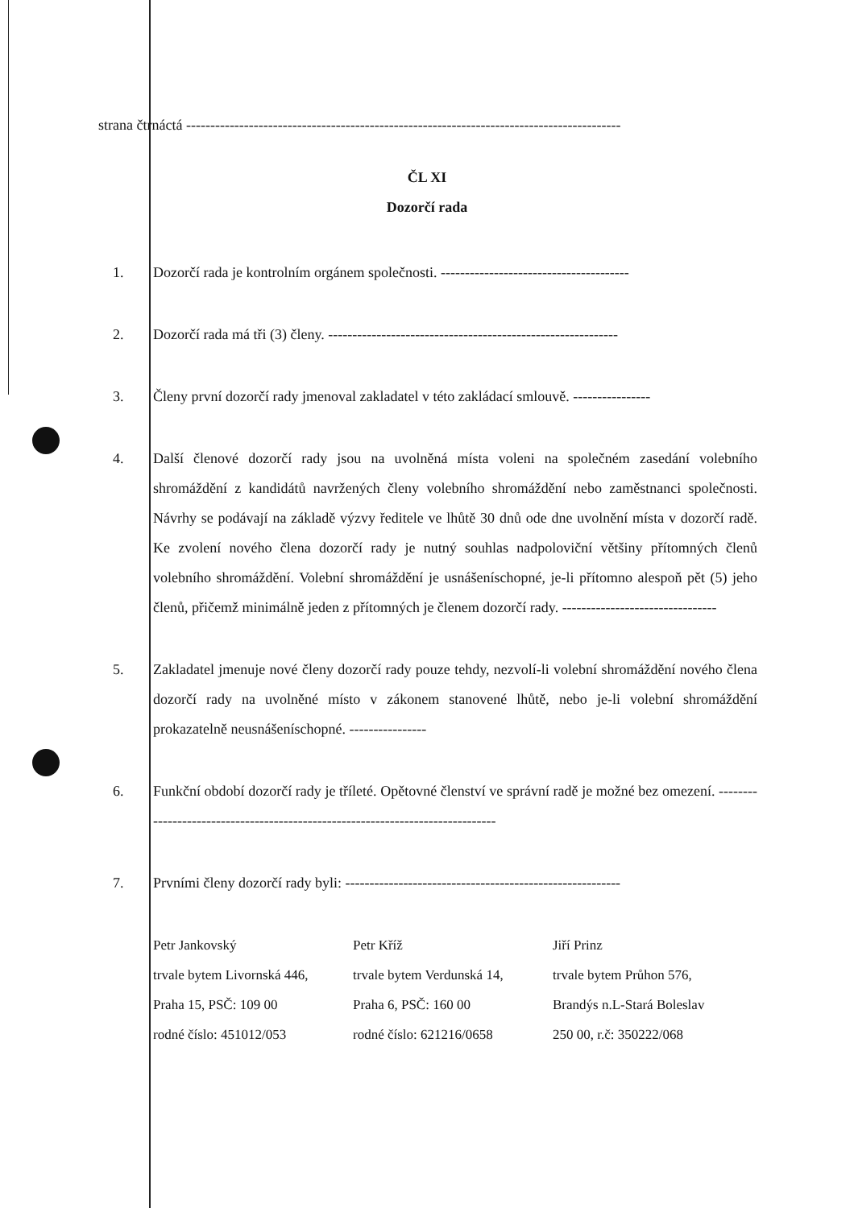strana čtrnáctá ------------------------------------------------------------------------------------------
ČL XI
Dozorčí rada
1. Dozorčí rada je kontrolním orgánem společnosti. ---------------------------------------
2. Dozorčí rada má tři (3) členy. ------------------------------------------------------------
3. Členy první dozorčí rady jmenoval zakladatel v této zakládací smlouvě. ----------------
4. Další členové dozorčí rady jsou na uvolněná místa voleni na společném zasedání volebního shromáždění z kandidátů navržených členy volebního shromáždění nebo zaměstnanci společnosti. Návrhy se podávají na základě výzvy ředitele ve lhůtě 30 dnů ode dne uvolnění místa v dozorčí radě. Ke zvolení nového člena dozorčí rady je nutný souhlas nadpoloviční většiny přítomných členů volebního shromáždění. Volební shromáždění je usnášeníschopné, je-li přítomno alespoň pět (5) jeho členů, přičemž minimálně jeden z přítomných je členem dozorčí rady. --------------------------------
5. Zakladatel jmenuje nové členy dozorčí rady pouze tehdy, nezvolí-li volební shromáždění nového člena dozorčí rady na uvolněné místo v zákonem stanovené lhůtě, nebo je-li volební shromáždění prokazatelně neusnášeníschopné. ----------------
6. Funkční období dozorčí rady je tříleté. Opětovné členství ve správní radě je možné bez omezení. -------------------------------------------------------------------------------
7. Prvními členy dozorčí rady byli: ---------------------------------------------------------
Petr Jankovský
trvale bytem Livornská 446,
Praha 15, PSČ: 109 00
rodné číslo: 451012/053
Petr Kříž
trvale bytem Verdunská 14,
Praha 6, PSČ: 160 00
rodné číslo: 621216/0658
Jiří Prinz
trvale bytem Průhon 576,
Brandýs n.L-Stará Boleslav
250 00, r.č: 350222/068